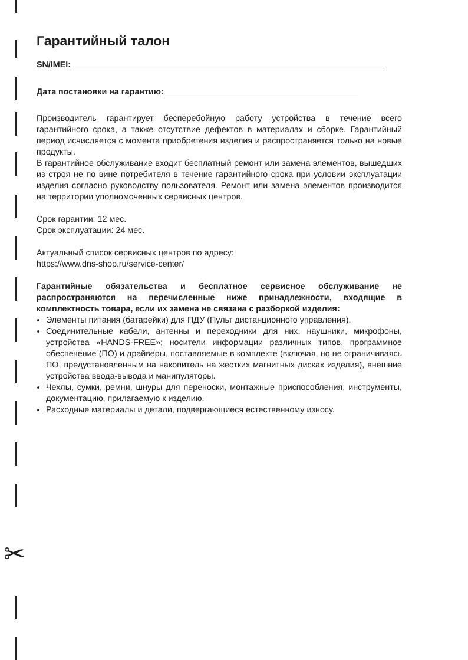✂
Гарантийный талон
SN/IMEI:
Дата постановки на гарантию:
Производитель гарантирует бесперебойную работу устройства в течение всего гарантийного срока, а также отсутствие дефектов в материалах и сборке. Гарантийный период исчисляется с момента приобретения изделия и распространяется только на новые продукты.
В гарантийное обслуживание входит бесплатный ремонт или замена элементов, вышедших из строя не по вине потребителя в течение гарантийного срока при условии эксплуатации изделия согласно руководству пользователя. Ремонт или замена элементов производится на территории уполномоченных сервисных центров.
Срок гарантии: 12 мес.
Срок эксплуатации: 24 мес.
Актуальный список сервисных центров по адресу:
https://www.dns-shop.ru/service-center/
Гарантийные обязательства и бесплатное сервисное обслуживание не распространяются на перечисленные ниже принадлежности, входящие в комплектность товара, если их замена не связана с разборкой изделия:
Элементы питания (батарейки) для ПДУ (Пульт дистанционного управления).
Соединительные кабели, антенны и переходники для них, наушники, микрофоны, устройства «HANDS-FREE»; носители информации различных типов, программное обеспечение (ПО) и драйверы, поставляемые в комплекте (включая, но не ограничиваясь ПО, предустановленным на накопитель на жестких магнитных дисках изделия), внешние устройства ввода-вывода и манипуляторы.
Чехлы, сумки, ремни, шнуры для переноски, монтажные приспособления, инструменты, документацию, прилагаемую к изделию.
Расходные материалы и детали, подвергающиеся естественному износу.